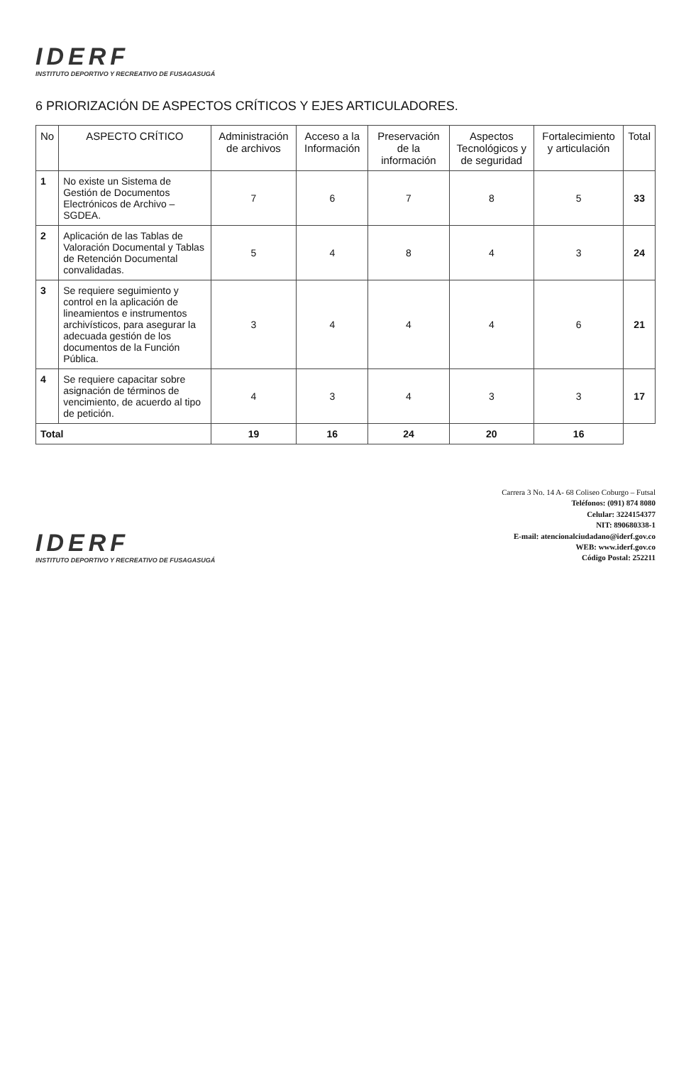IDERF
INSTITUTO DEPORTIVO Y RECREATIVO DE FUSAGASUGÁ
6 PRIORIZACIÓN DE ASPECTOS CRÍTICOS Y EJES ARTICULADORES.
| No | ASPECTO CRÍTICO | Administración de archivos | Acceso a la Información | Preservación de la información | Aspectos Tecnológicos y de seguridad | Fortalecimiento y articulación | Total |
| --- | --- | --- | --- | --- | --- | --- | --- |
| 1 | No existe un Sistema de Gestión de Documentos Electrónicos de Archivo – SGDEA. | 7 | 6 | 7 | 8 | 5 | 33 |
| 2 | Aplicación de las Tablas de Valoración Documental y Tablas de Retención Documental convalidadas. | 5 | 4 | 8 | 4 | 3 | 24 |
| 3 | Se requiere seguimiento y control en la aplicación de lineamientos e instrumentos archivísticos, para asegurar la adecuada gestión de los documentos de la Función Pública. | 3 | 4 | 4 | 4 | 6 | 21 |
| 4 | Se requiere capacitar sobre asignación de términos de vencimiento, de acuerdo al tipo de petición. | 4 | 3 | 4 | 3 | 3 | 17 |
| Total | | 19 | 16 | 24 | 20 | 16 | |
IDERF
INSTITUTO DEPORTIVO Y RECREATIVO DE FUSAGASUGÁ
Carrera 3 No. 14 A- 68 Coliseo Coburgo – Futsal
Teléfonos: (091) 874 8080
Celular: 3224154377
NIT: 890680338-1
E-mail: atencionalciudadano@iderf.gov.co
WEB: www.iderf.gov.co
Código Postal: 252211